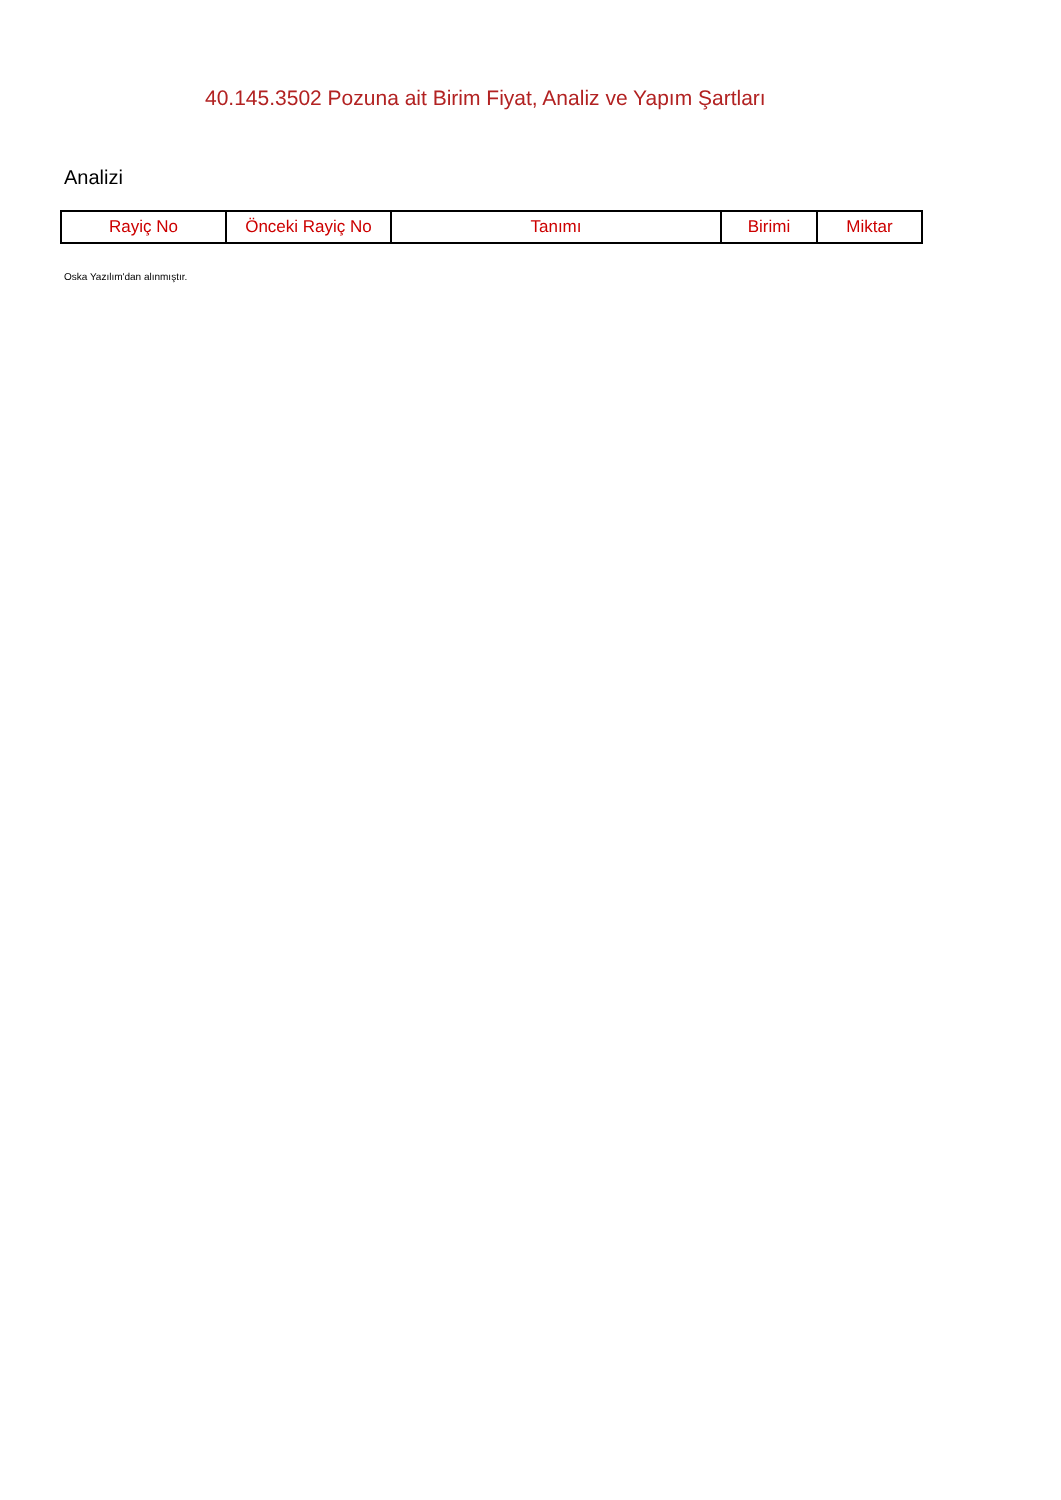40.145.3502 Pozuna ait Birim Fiyat, Analiz ve Yapım Şartları
Analizi
| Rayiç No | Önceki Rayiç No | Tanımı | Birimi | Miktar |
| --- | --- | --- | --- | --- |
Oska Yazılım'dan alınmıştır.